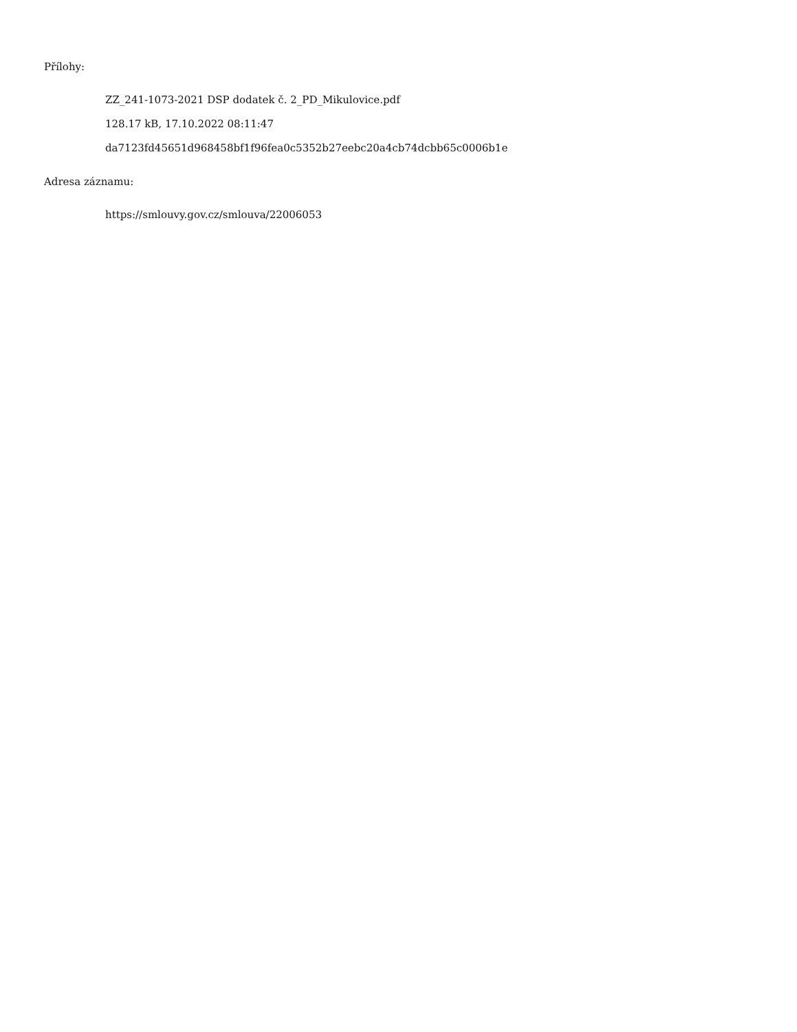Přílohy:
ZZ_241-1073-2021 DSP dodatek č. 2_PD_Mikulovice.pdf
128.17 kB, 17.10.2022 08:11:47
da7123fd45651d968458bf1f96fea0c5352b27eebc20a4cb74dcbb65c0006b1e
Adresa záznamu:
https://smlouvy.gov.cz/smlouva/22006053